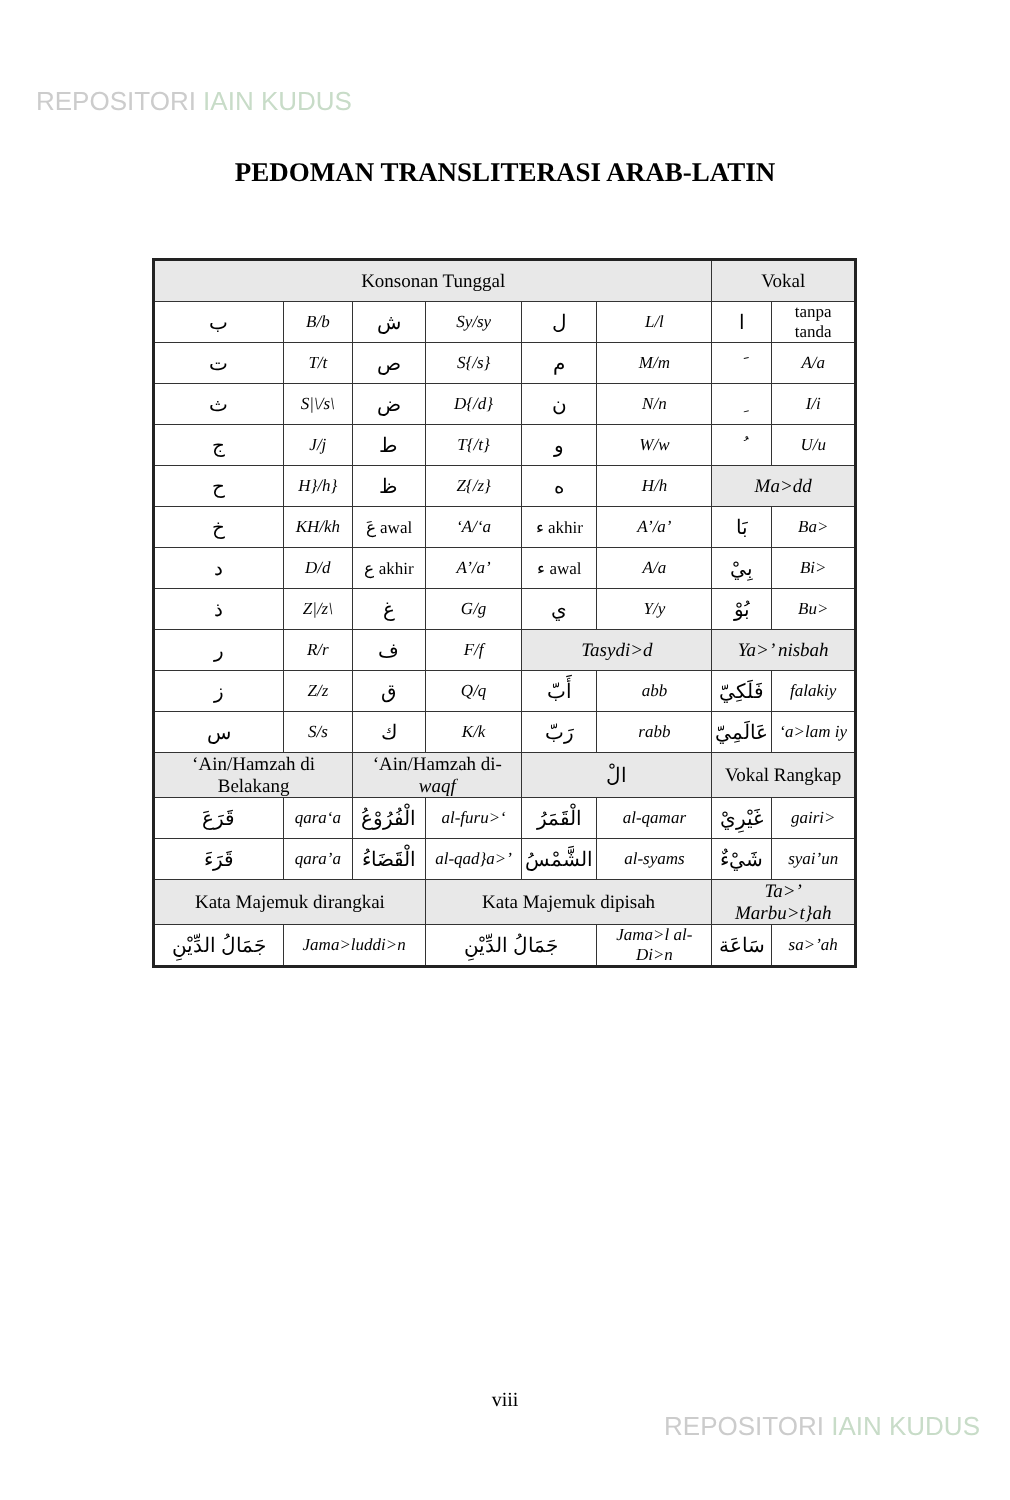REPOSITORI IAIN KUDUS
PEDOMAN TRANSLITERASI ARAB-LATIN
| Konsonan Tunggal | | | | | | Vokal | |
| ب | B/b | ش | Sy/sy | ل | L/l | ا | tanpa tanda |
| ت | T/t | ص | S{/s} | م | M/m | َ | A/a |
| ث | S/\/s\ | ض | D{/d} | ن | N/n | ِ | I/i |
| ج | J/j | ط | T{/t} | و | W/w | ُ | U/u |
| ح | H}/h} | ظ | Z{/z} | ه | H/h | Ma>dd | |
| خ | KH/kh | عَ awal | ‘A/‘a | ء akhir | A’/a’ | بَا | Ba> |
| د | D/d | ع akhir | A’/a’ | ء awal | A/a | بِيْ | Bi> |
| ذ | Z//z\ | غ | G/g | ي | Y/y | بُوْ | Bu> |
| ر | R/r | ف | F/f | Tasydi>d | | Ya>’ nisbah | |
| ز | Z/z | ق | Q/q | أَبّ | abb | فَلَكِيّ | falakiy |
| س | S/s | ك | K/k | رَبّ | rabb | عَالَمِيّ | ‘a>lam iy |
| ‘Ain/Hamzah di Belakang | | ‘Ain/Hamzah di- waqf | | الْ | | Vokal Rangkap | |
| قَرَعَ | qara‘a | الْفُرُوْعُ | al-furu>‘ | الْقَمَرُ | al-qamar | غَيْرِيْ | gairi> |
| قَرَءَ | qara’a | الْقَضَاءُ | al-qad}a>’ | الشَّمْسُ | al-syams | شَيْءٌ | syai’un |
| Kata Majemuk dirangkai | | | Kata Majemuk dipisah | | | Ta>’ Marbu>t}ah | |
| جَمَالُ الدِّيْنِ | Jama>luddi>n | | جَمَالُ الدِّيْنِ | | Jama>l al-Di>n | سَاعَة | sa>’ah |
viii
REPOSITORI IAIN KUDUS